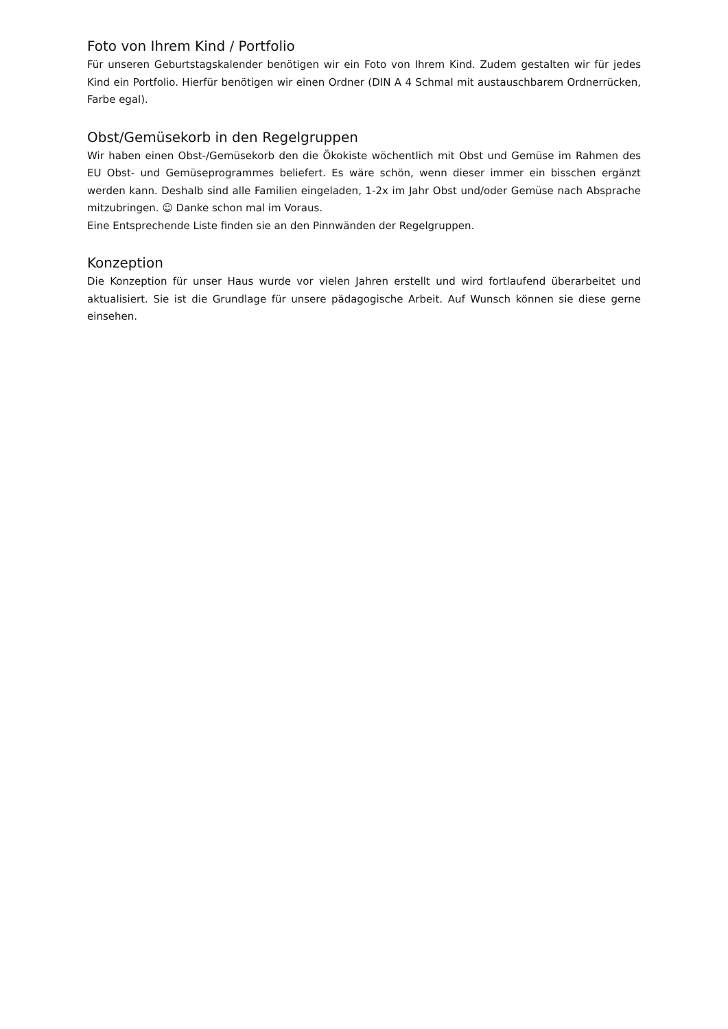Foto von Ihrem Kind / Portfolio
Für unseren Geburtstagskalender benötigen wir ein Foto von Ihrem Kind. Zudem gestalten wir für jedes Kind ein Portfolio. Hierfür benötigen wir einen Ordner (DIN A 4 Schmal mit austauschbarem Ordnerrücken, Farbe egal).
Obst/Gemüsekorb in den Regelgruppen
Wir haben einen Obst-/Gemüsekorb den die Ökokiste wöchentlich mit Obst und Gemüse im Rahmen des EU Obst- und Gemüseprogrammes beliefert. Es wäre schön, wenn dieser immer ein bisschen ergänzt werden kann. Deshalb sind alle Familien eingeladen, 1-2x im Jahr Obst und/oder Gemüse nach Absprache mitzubringen. ☺ Danke schon mal im Voraus.
Eine Entsprechende Liste finden sie an den Pinnwänden der Regelgruppen.
Konzeption
Die Konzeption für unser Haus wurde vor vielen Jahren erstellt und wird fortlaufend überarbeitet und aktualisiert. Sie ist die Grundlage für unsere pädagogische Arbeit. Auf Wunsch können sie diese gerne einsehen.